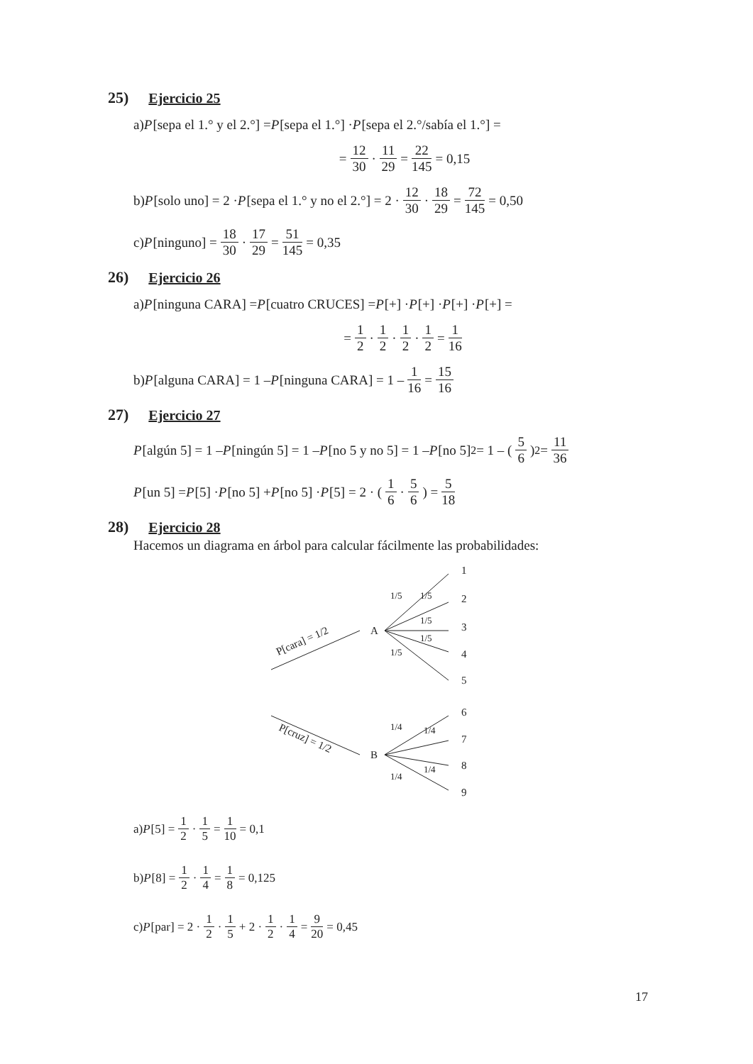25) Ejercicio 25
a) P [sepa el 1.° y el 2.°] = P [sepa el 1.°] · P [sepa el 2.°/sabía el 1.°] =
= 12 30 · 11 29 = 22 145 = 0,15
b) P [solo uno] = 2 · P [sepa el 1.° y no el 2.°] = 2 · 12 30 · 18 29 = 72 145 = 0,50
c) P [ninguno] = 18 30 · 17 29 = 51 145 = 0,35
26) Ejercicio 26
a) P [ninguna CARA] = P [cuatro CRUCES] = P [+] · P [+] · P [+] · P [+] =
= 1 2 · 1 2 · 1 2 · 1 2 = 1 16
b) P [alguna CARA] = 1 – P [ninguna CARA] = 1 – 1 16 = 15 16
27) Ejercicio 27
P [algún 5] = 1 – P [ningún 5] = 1 – P [no 5 y no 5] = 1 – P [no 5]<sup>2</sup> = 1 – (5 6)<sup>2</sup> = 11 36
P [un 5] = P [5] · P [no 5] + P [no 5] · P [5] = 2 · (1 6 · 5 6) = 5 18
28) Ejercicio 28
Hacemos un diagrama en árbol para calcular fácilmente las probabilidades:
P[cara] = 1/2
A
1/5
1/5
1/5
1/5
1/5
1
2
3
4
5
P[cruz] = 1/2
B
1/4
1/4
1/4
1/4
6
7
8
9
a) P [5] = 1 2 · 1 5 = 1 10 = 0,1
b) P [8] = 1 2 · 1 4 = 1 8 = 0,125
c) P [par] = 2 · 1 2 · 1 5 + 2 · 1 2 · 1 4 = 9 20 = 0,45
17